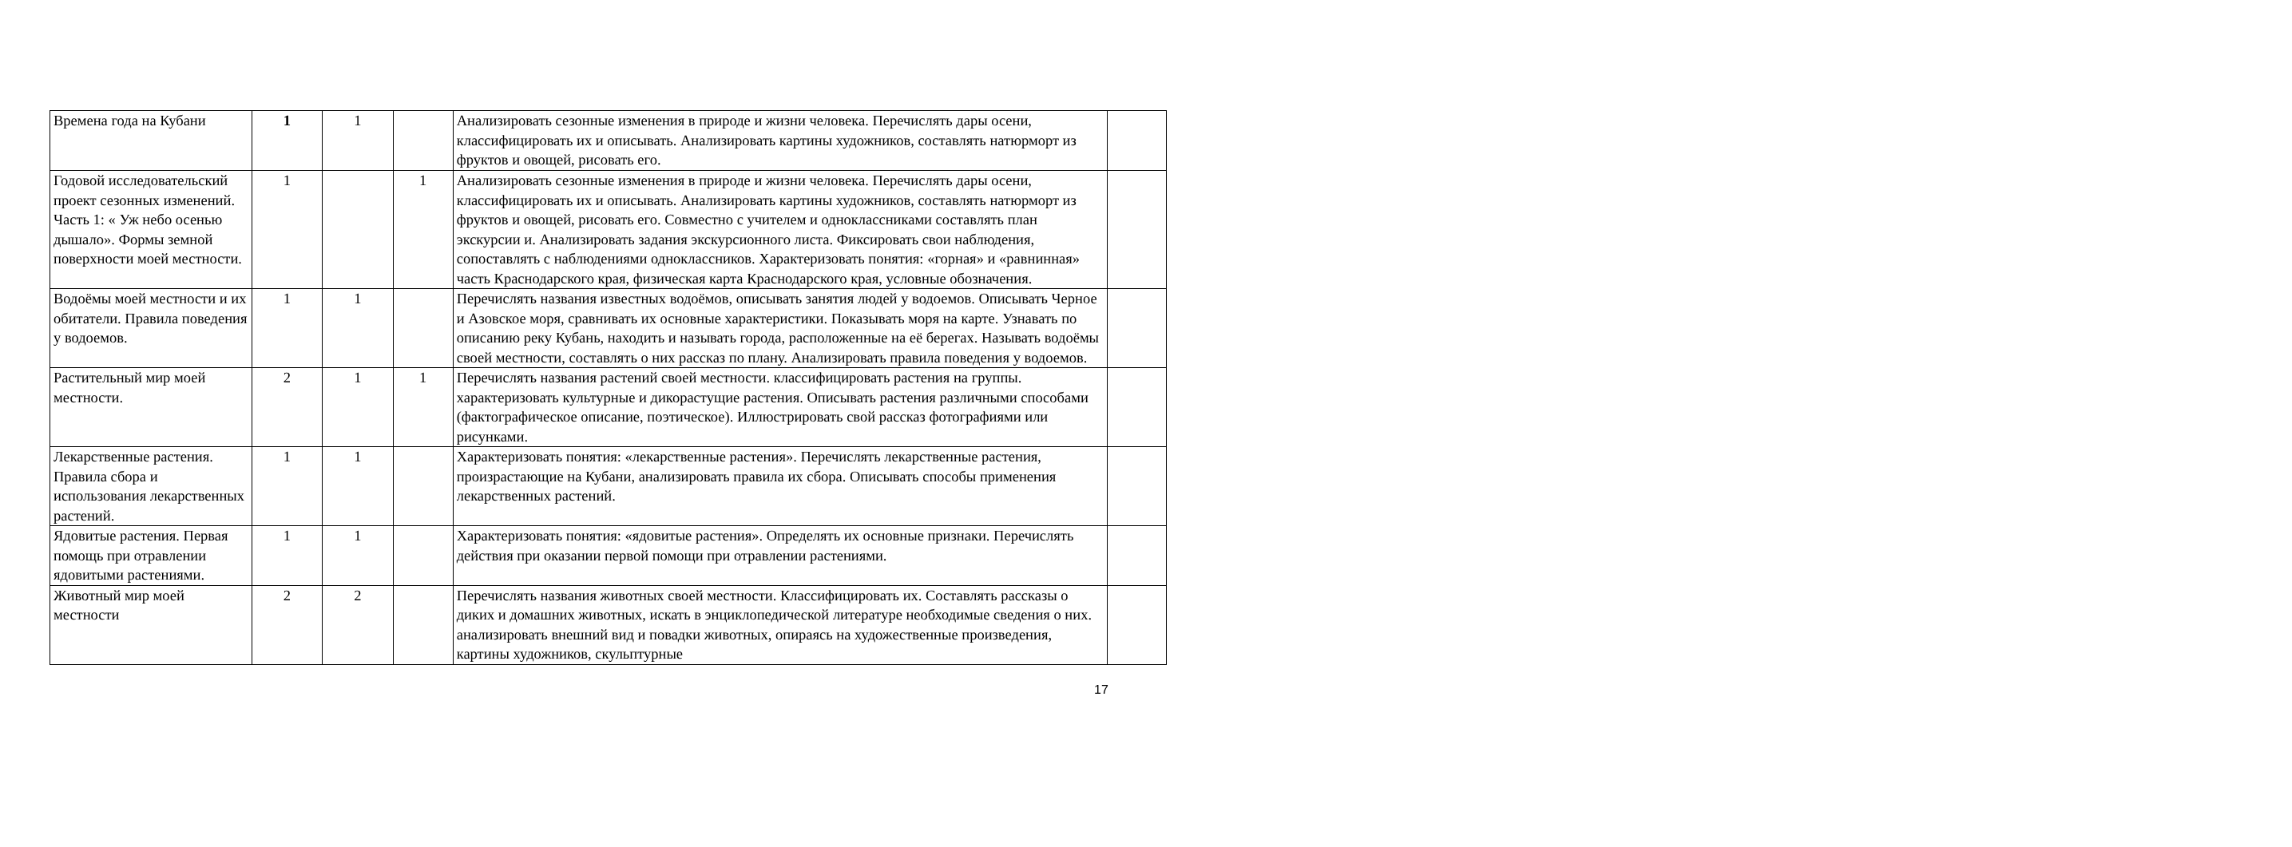| Времена года на Кубани | 1 | 1 | | Анализировать сезонные изменения в природе и жизни человека. Перечислять дары осени, классифицировать их и описывать. Анализировать картины художников, составлять натюрморт из фруктов и овощей, рисовать его. | |
| Годовой исследовательский проект сезонных изменений. Часть 1: « Уж небо осенью дышало». Формы земной поверхности моей местности. | 1 | | 1 | Анализировать сезонные изменения в природе и жизни человека. Перечислять дары осени, классифицировать их и описывать. Анализировать картины художников, составлять натюрморт из фруктов и овощей, рисовать его. Совместно с учителем и одноклассниками составлять план экскурсии и. Анализировать задания экскурсионного листа. Фиксировать свои наблюдения, сопоставлять с наблюдениями одноклассников. Характеризовать понятия: «горная» и «равнинная» часть Краснодарского края, физическая карта Краснодарского края, условные обозначения. | |
| Водоёмы моей местности и их обитатели. Правила поведения у водоемов. | 1 | 1 | | Перечислять названия известных водоёмов, описывать занятия людей у водоемов. Описывать Черное и Азовское моря, сравнивать их основные характеристики. Показывать моря на карте. Узнавать по описанию реку Кубань, находить и называть города, расположенные на её берегах. Называть водоёмы своей местности, составлять о них рассказ по плану. Анализировать правила поведения у водоемов. | |
| Растительный мир моей местности. | 2 | 1 | 1 | Перечислять названия растений своей местности. классифицировать растения на группы. характеризовать культурные и дикорастущие растения. Описывать растения различными способами (фактографическое описание, поэтическое). Иллюстрировать свой рассказ фотографиями или рисунками. | |
| Лекарственные растения. Правила сбора и использования лекарственных растений. | 1 | 1 | | Характеризовать понятия: «лекарственные растения». Перечислять лекарственные растения, произрастающие на Кубани, анализировать правила их сбора. Описывать способы применения лекарственных растений. | |
| Ядовитые растения. Первая помощь при отравлении ядовитыми растениями. | 1 | 1 | | Характеризовать понятия: «ядовитые растения». Определять их основные признаки. Перечислять действия при оказании первой помощи при отравлении растениями. | |
| Животный мир моей местности | 2 | 2 | | Перечислять названия животных своей местности. Классифицировать их. Составлять рассказы о диких и домашних животных, искать в энциклопедической литературе необходимые сведения о них. анализировать внешний вид и повадки животных, опираясь на художественные произведения, картины художников, скульптурные | |
17